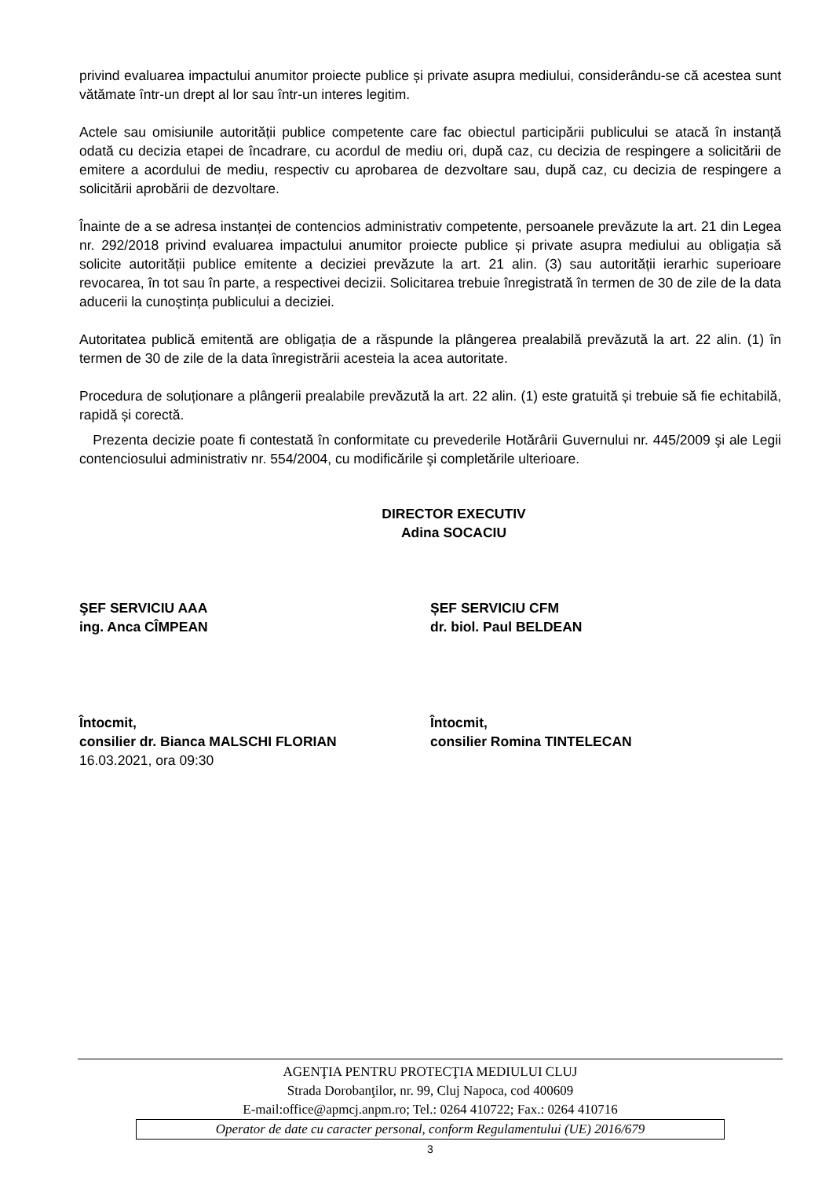privind evaluarea impactului anumitor proiecte publice și private asupra mediului, considerându-se că acestea sunt vătămate într-un drept al lor sau într-un interes legitim.
Actele sau omisiunile autorității publice competente care fac obiectul participării publicului se atacă în instanță odată cu decizia etapei de încadrare, cu acordul de mediu ori, după caz, cu decizia de respingere a solicitării de emitere a acordului de mediu, respectiv cu aprobarea de dezvoltare sau, după caz, cu decizia de respingere a solicitării aprobării de dezvoltare.
Înainte de a se adresa instanței de contencios administrativ competente, persoanele prevăzute la art. 21 din Legea nr. 292/2018 privind evaluarea impactului anumitor proiecte publice și private asupra mediului au obligația să solicite autorității publice emitente a deciziei prevăzute la art. 21 alin. (3) sau autorității ierarhic superioare revocarea, în tot sau în parte, a respectivei decizii. Solicitarea trebuie înregistrată în termen de 30 de zile de la data aducerii la cunoștința publicului a deciziei.
Autoritatea publică emitentă are obligația de a răspunde la plângerea prealabilă prevăzută la art. 22 alin. (1) în termen de 30 de zile de la data înregistrării acesteia la acea autoritate.
Procedura de soluționare a plângerii prealabile prevăzută la art. 22 alin. (1) este gratuită și trebuie să fie echitabilă, rapidă și corectă.
Prezenta decizie poate fi contestată în conformitate cu prevederile Hotărârii Guvernului nr. 445/2009 şi ale Legii contenciosului administrativ nr. 554/2004, cu modificările şi completările ulterioare.
DIRECTOR EXECUTIV
Adina SOCACIU
ŞEF SERVICIU AAA
ing. Anca CÎMPEAN
ȘEF SERVICIU CFM
dr. biol. Paul BELDEAN
Întocmit,
consilier dr. Bianca MALSCHI FLORIAN
Întocmit,
consilier Romina TINTELECAN
16.03.2021, ora 09:30
AGENŢIA PENTRU PROTECŢIA MEDIULUI CLUJ
Strada Dorobanţilor, nr. 99, Cluj Napoca, cod 400609
E-mail:office@apmcj.anpm.ro; Tel.: 0264 410722; Fax.: 0264 410716
Operator de date cu caracter personal, conform Regulamentului (UE) 2016/679
3